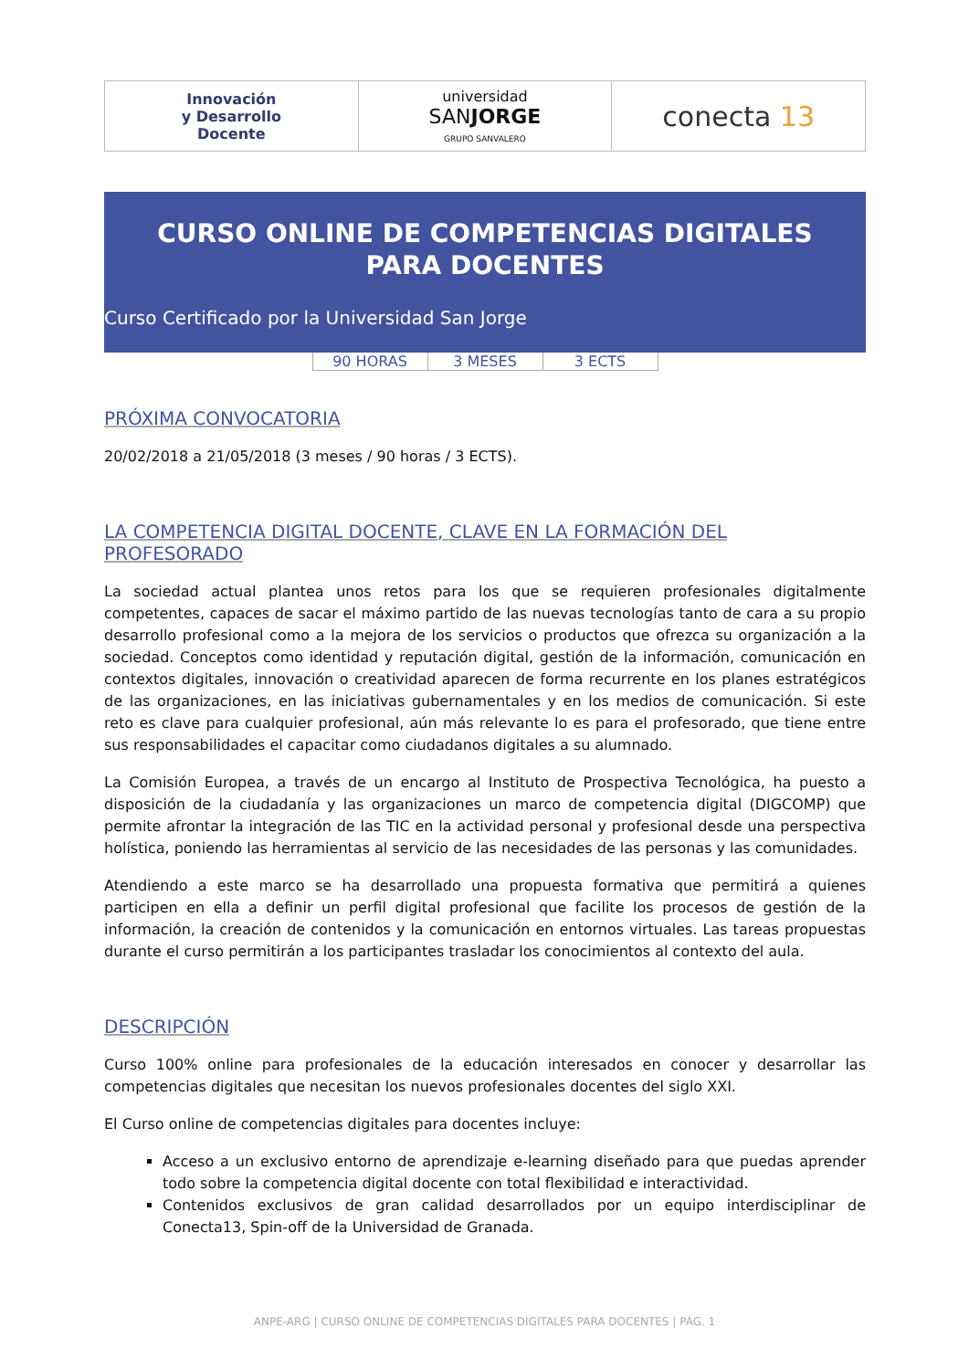| Innovación y Desarrollo Docente | universidad SAN JORGE GRUPO SANVALERO | conecta 13 |
CURSO ONLINE DE COMPETENCIAS DIGITALES
PARA DOCENTES
Curso Certificado por la Universidad San Jorge
| 90 HORAS | 3 MESES | 3 ECTS |
PRÓXIMA CONVOCATORIA
20/02/2018 a 21/05/2018 (3 meses / 90 horas / 3 ECTS).
LA COMPETENCIA DIGITAL DOCENTE, CLAVE EN LA FORMACIÓN DEL PROFESORADO
La sociedad actual plantea unos retos para los que se requieren profesionales digitalmente competentes, capaces de sacar el máximo partido de las nuevas tecnologías tanto de cara a su propio desarrollo profesional como a la mejora de los servicios o productos que ofrezca su organización a la sociedad. Conceptos como identidad y reputación digital, gestión de la información, comunicación en contextos digitales, innovación o creatividad aparecen de forma recurrente en los planes estratégicos de las organizaciones, en las iniciativas gubernamentales y en los medios de comunicación. Si este reto es clave para cualquier profesional, aún más relevante lo es para el profesorado, que tiene entre sus responsabilidades el capacitar como ciudadanos digitales a su alumnado.
La Comisión Europea, a través de un encargo al Instituto de Prospectiva Tecnológica, ha puesto a disposición de la ciudadanía y las organizaciones un marco de competencia digital (DIGCOMP) que permite afrontar la integración de las TIC en la actividad personal y profesional desde una perspectiva holística, poniendo las herramientas al servicio de las necesidades de las personas y las comunidades.
Atendiendo a este marco se ha desarrollado una propuesta formativa que permitirá a quienes participen en ella a definir un perfil digital profesional que facilite los procesos de gestión de la información, la creación de contenidos y la comunicación en entornos virtuales. Las tareas propuestas durante el curso permitirán a los participantes trasladar los conocimientos al contexto del aula.
DESCRIPCIÓN
Curso 100% online para profesionales de la educación interesados en conocer y desarrollar las competencias digitales que necesitan los nuevos profesionales docentes del siglo XXI.
El Curso online de competencias digitales para docentes incluye:
Acceso a un exclusivo entorno de aprendizaje e-learning diseñado para que puedas aprender todo sobre la competencia digital docente con total flexibilidad e interactividad.
Contenidos exclusivos de gran calidad desarrollados por un equipo interdisciplinar de Conecta13, Spin-off de la Universidad de Granada.
ANPE-ARG | CURSO ONLINE DE COMPETENCIAS DIGITALES PARA DOCENTES | PÁG. 1